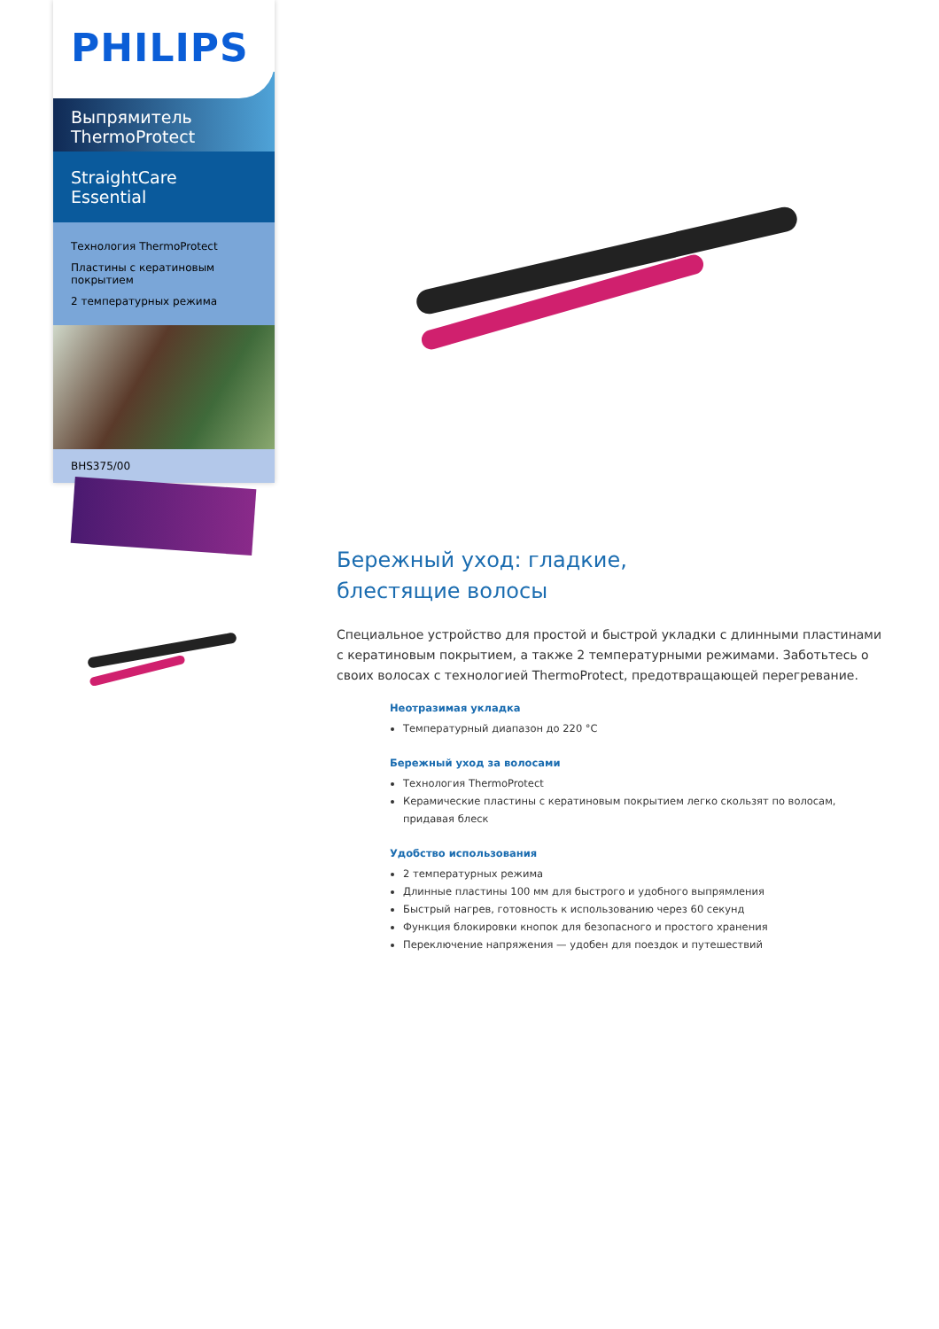PHILIPS
Выпрямитель
ThermoProtect
StraightCare Essential
Технология ThermoProtect
Пластины с кератиновым покрытием
2 температурных режима
BHS375/00
Бережный уход: гладкие,
блестящие волосы
Специальное устройство для простой и быстрой укладки с длинными пластинами с кератиновым покрытием, а также 2 температурными режимами. Заботьтесь о своих волосах с технологией ThermoProtect, предотвращающей перегревание.
Неотразимая укладка
Температурный диапазон до 220 °C
Бережный уход за волосами
Технология ThermoProtect
Керамические пластины с кератиновым покрытием легко скользят по волосам, придавая блеск
Удобство использования
2 температурных режима
Длинные пластины 100 мм для быстрого и удобного выпрямления
Быстрый нагрев, готовность к использованию через 60 секунд
Функция блокировки кнопок для безопасного и простого хранения
Переключение напряжения — удобен для поездок и путешествий